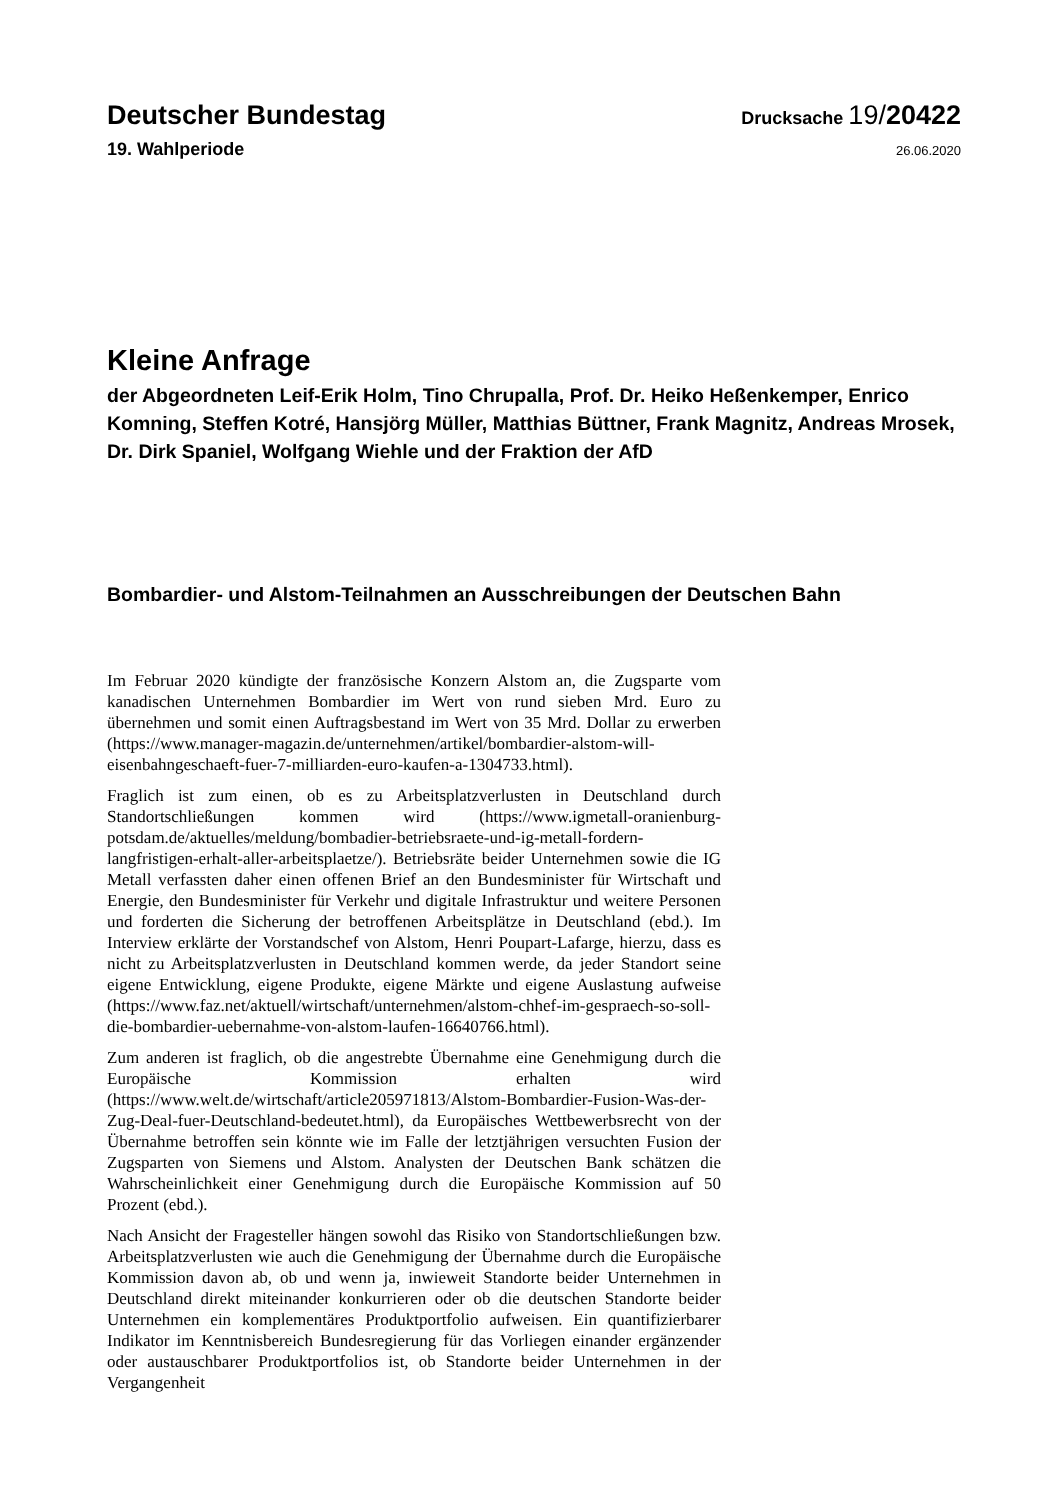Deutscher Bundestag
Drucksache 19/20422
19. Wahlperiode
26.06.2020
Kleine Anfrage
der Abgeordneten Leif-Erik Holm, Tino Chrupalla, Prof. Dr. Heiko Heßenkemper, Enrico Komning, Steffen Kotré, Hansjörg Müller, Matthias Büttner, Frank Magnitz, Andreas Mrosek, Dr. Dirk Spaniel, Wolfgang Wiehle und der Fraktion der AfD
Bombardier- und Alstom-Teilnahmen an Ausschreibungen der Deutschen Bahn
Im Februar 2020 kündigte der französische Konzern Alstom an, die Zugsparte vom kanadischen Unternehmen Bombardier im Wert von rund sieben Mrd. Euro zu übernehmen und somit einen Auftragsbestand im Wert von 35 Mrd. Dollar zu erwerben (https://www.manager-magazin.de/unternehmen/artikel/bombardier-alstom-will-eisenbahngeschaeft-fuer-7-milliarden-euro-kaufen-a-1304733.html).
Fraglich ist zum einen, ob es zu Arbeitsplatzverlusten in Deutschland durch Standortschließungen kommen wird (https://www.igmetall-oranienburg-potsdam.de/aktuelles/meldung/bombadier-betriebsraete-und-ig-metall-fordern-langfristigen-erhalt-aller-arbeitsplaetze/). Betriebsräte beider Unternehmen sowie die IG Metall verfassten daher einen offenen Brief an den Bundesminister für Wirtschaft und Energie, den Bundesminister für Verkehr und digitale Infrastruktur und weitere Personen und forderten die Sicherung der betroffenen Arbeitsplätze in Deutschland (ebd.). Im Interview erklärte der Vorstandschef von Alstom, Henri Poupart-Lafarge, hierzu, dass es nicht zu Arbeitsplatzverlusten in Deutschland kommen werde, da jeder Standort seine eigene Entwicklung, eigene Produkte, eigene Märkte und eigene Auslastung aufweise (https://www.faz.net/aktuell/wirtschaft/unternehmen/alstom-chhef-im-gespraech-so-soll-die-bombardier-uebernahme-von-alstom-laufen-16640766.html).
Zum anderen ist fraglich, ob die angestrebte Übernahme eine Genehmigung durch die Europäische Kommission erhalten wird (https://www.welt.de/wirtschaft/article205971813/Alstom-Bombardier-Fusion-Was-der-Zug-Deal-fuer-Deutschland-bedeutet.html), da Europäisches Wettbewerbsrecht von der Übernahme betroffen sein könnte wie im Falle der letztjährigen versuchten Fusion der Zugsparten von Siemens und Alstom. Analysten der Deutschen Bank schätzen die Wahrscheinlichkeit einer Genehmigung durch die Europäische Kommission auf 50 Prozent (ebd.).
Nach Ansicht der Fragesteller hängen sowohl das Risiko von Standortschließungen bzw. Arbeitsplatzverlusten wie auch die Genehmigung der Übernahme durch die Europäische Kommission davon ab, ob und wenn ja, inwieweit Standorte beider Unternehmen in Deutschland direkt miteinander konkurrieren oder ob die deutschen Standorte beider Unternehmen ein komplementäres Produktportfolio aufweisen. Ein quantifizierbarer Indikator im Kenntnisbereich Bundesregierung für das Vorliegen einander ergänzender oder austauschbarer Produktportfolios ist, ob Standorte beider Unternehmen in der Vergangenheit